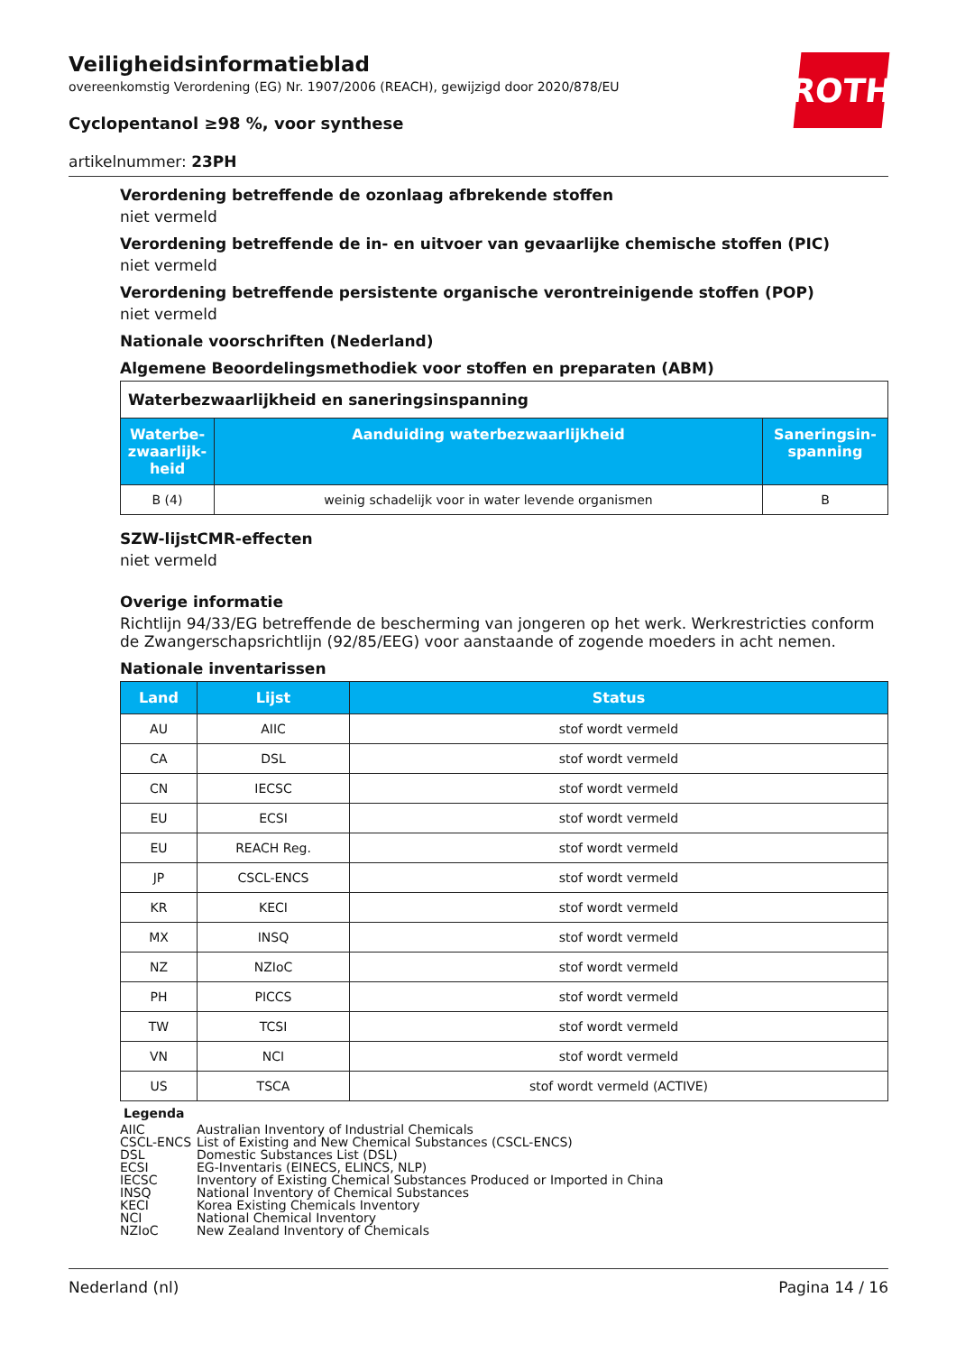ROTH
Veiligheidsinformatieblad
overeenkomstig Verordening (EG) Nr. 1907/2006 (REACH), gewijzigd door 2020/878/EU
Cyclopentanol ≥98 %, voor synthese
artikelnummer: 23PH
Verordening betreffende de ozonlaag afbrekende stoffen
niet vermeld
Verordening betreffende de in- en uitvoer van gevaarlijke chemische stoffen (PIC)
niet vermeld
Verordening betreffende persistente organische verontreinigende stoffen (POP)
niet vermeld
Nationale voorschriften (Nederland)
Algemene Beoordelingsmethodiek voor stoffen en preparaten (ABM)
| Waterbezwaarlijkheid en saneringsinspanning | | |
| Waterbe-zwaarlijk-heid | Aanduiding waterbezwaarlijkheid | Saneringsin-spanning |
| B (4) | weinig schadelijk voor in water levende organismen | B |
SZW-lijstCMR-effecten
niet vermeld
Overige informatie
Richtlijn 94/33/EG betreffende de bescherming van jongeren op het werk. Werkrestricties conform de Zwangerschapsrichtlijn (92/85/EEG) voor aanstaande of zogende moeders in acht nemen.
Nationale inventarissen
| Land | Lijst | Status |
| --- | --- | --- |
| AU | AIIC | stof wordt vermeld |
| CA | DSL | stof wordt vermeld |
| CN | IECSC | stof wordt vermeld |
| EU | ECSI | stof wordt vermeld |
| EU | REACH Reg. | stof wordt vermeld |
| JP | CSCL-ENCS | stof wordt vermeld |
| KR | KECI | stof wordt vermeld |
| MX | INSQ | stof wordt vermeld |
| NZ | NZIoC | stof wordt vermeld |
| PH | PICCS | stof wordt vermeld |
| TW | TCSI | stof wordt vermeld |
| VN | NCI | stof wordt vermeld |
| US | TSCA | stof wordt vermeld (ACTIVE) |
Legenda
| AIIC | Australian Inventory of Industrial Chemicals |
| CSCL-ENCS | List of Existing and New Chemical Substances (CSCL-ENCS) |
| DSL | Domestic Substances List (DSL) |
| ECSI | EG-Inventaris (EINECS, ELINCS, NLP) |
| IECSC | Inventory of Existing Chemical Substances Produced or Imported in China |
| INSQ | National Inventory of Chemical Substances |
| KECI | Korea Existing Chemicals Inventory |
| NCI | National Chemical Inventory |
| NZIoC | New Zealand Inventory of Chemicals |
Nederland (nl) Pagina 14 / 16